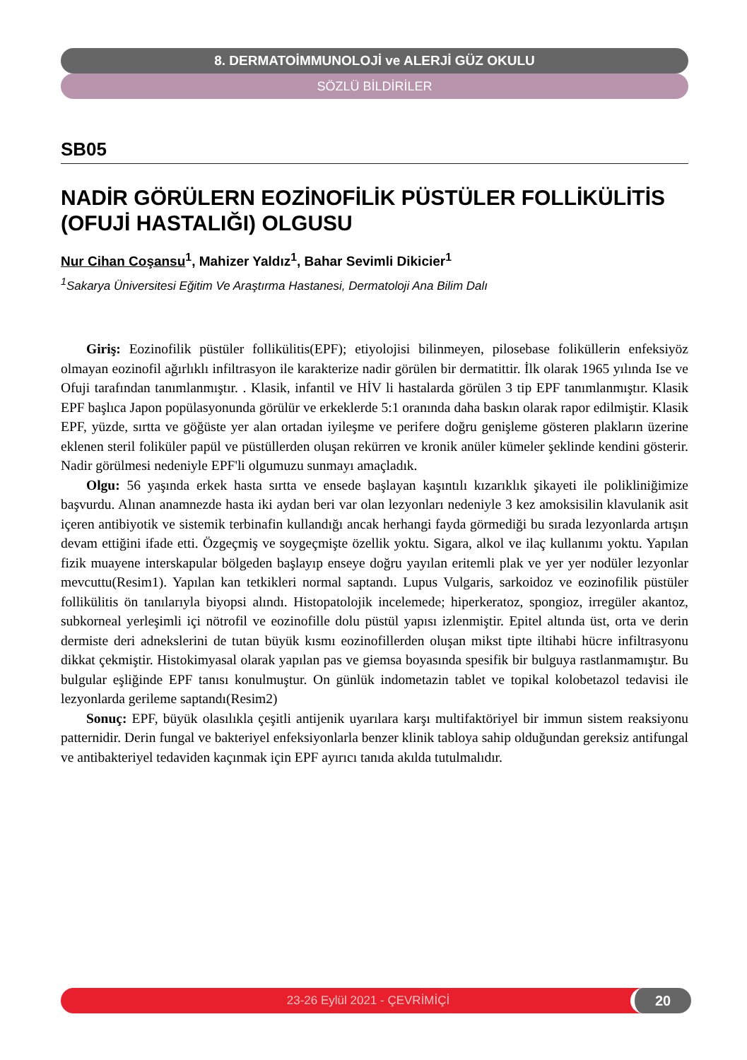8. DERMATOİMMUNOLOJİ ve ALERJİ GÜZ OKULU
SÖZLÜ BİLDİRİLER
SB05
NADİR GÖRÜLERN EOZİNOFİLİK PÜSTÜLER FOLLİKÜLİTİS
(OFUJİ HASTALIĞI) OLGUSU
Nur Cihan Coşansu<sup>1</sup>, Mahizer Yaldız<sup>1</sup>, Bahar Sevimli Dikicier<sup>1</sup>
<sup>1</sup> Sakarya Üniversitesi Eğitim Ve Araştırma Hastanesi, Dermatoloji Ana Bilim Dalı
Giriş: Eozinofilik püstüler follikülitis(EPF); etiyolojisi bilinmeyen, pilosebase foliküllerin enfeksiyöz olmayan eozinofil ağırlıklı infiltrasyon ile karakterize nadir görülen bir dermatittir. İlk olarak 1965 yılında Ise ve Ofuji tarafından tanımlanmıştır. . Klasik, infantil ve HİV li hastalarda görülen 3 tip EPF tanımlanmıştır. Klasik EPF başlıca Japon popülasyonunda görülür ve erkeklerde 5:1 oranında daha baskın olarak rapor edilmiştir. Klasik EPF, yüzde, sırtta ve göğüste yer alan ortadan iyileşme ve perifere doğru genişleme gösteren plakların üzerine eklenen steril foliküler papül ve püstüllerden oluşan rekürren ve kronik anüler kümeler şeklinde kendini gösterir. Nadir görülmesi nedeniyle EPF'li olgumuzu sunmayı amaçladık.
Olgu: 56 yaşında erkek hasta sırtta ve ensede başlayan kaşıntılı kızarıklık şikayeti ile polikliniğimize başvurdu. Alınan anamnezde hasta iki aydan beri var olan lezyonları nedeniyle 3 kez amoksisilin klavulanik asit içeren antibiyotik ve sistemik terbinafin kullandığı ancak herhangi fayda görmediği bu sırada lezyonlarda artışın devam ettiğini ifade etti. Özgeçmiş ve soygeçmişte özellik yoktu. Sigara, alkol ve ilaç kullanımı yoktu. Yapılan fizik muayene interskapular bölgeden başlayıp enseye doğru yayılan eritemli plak ve yer yer nodüler lezyonlar mevcuttu(Resim1). Yapılan kan tetkikleri normal saptandı. Lupus Vulgaris, sarkoidoz ve eozinofilik püstüler follikülitis ön tanılarıyla biyopsi alındı. Histopatolojik incelemede; hiperkeratoz, spongioz, irregüler akantoz, subkorneal yerleşimli içi nötrofil ve eozinofille dolu püstül yapısı izlenmiştir. Epitel altında üst, orta ve derin dermiste deri adnekslerini de tutan büyük kısmı eozinofillerden oluşan mikst tipte iltihabi hücre infiltrasyonu dikkat çekmiştir. Histokimyasal olarak yapılan pas ve giemsa boyasında spesifik bir bulguya rastlanmamıştır. Bu bulgular eşliğinde EPF tanısı konulmuştur. On günlük indometazin tablet ve topikal kolobetazol tedavisi ile lezyonlarda gerileme saptandı(Resim2)
Sonuç: EPF, büyük olasılıkla çeşitli antijenik uyarılara karşı multifaktöriyel bir immun sistem reaksiyonu patternidir. Derin fungal ve bakteriyel enfeksiyonlarla benzer klinik tabloya sahip olduğundan gereksiz antifungal ve antibakteriyel tedaviden kaçınmak için EPF ayırıcı tanıda akılda tutulmalıdır.
23-26 Eylül 2021 - ÇEVRİMİÇİ 20